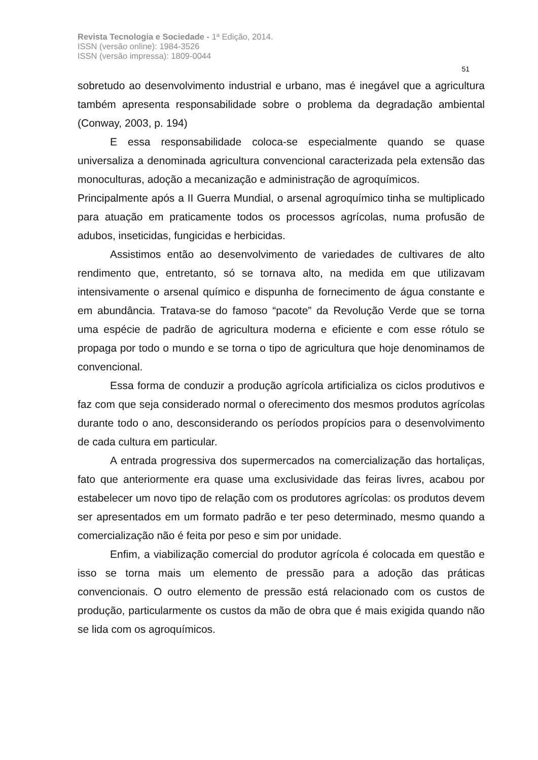Revista Tecnologia e Sociedade - 1ª Edição, 2014.
ISSN (versão online): 1984-3526
ISSN (versão impressa): 1809-0044
51
sobretudo ao desenvolvimento industrial e urbano, mas é inegável que a agricultura também apresenta responsabilidade sobre o problema da degradação ambiental (Conway, 2003, p. 194)
E essa responsabilidade coloca-se especialmente quando se quase universaliza a denominada agricultura convencional caracterizada pela extensão das monoculturas, adoção a mecanização e administração de agroquímicos.
Principalmente após a II Guerra Mundial, o arsenal agroquímico tinha se multiplicado para atuação em praticamente todos os processos agrícolas, numa profusão de adubos, inseticidas, fungicidas e herbicidas.
Assistimos então ao desenvolvimento de variedades de cultivares de alto rendimento que, entretanto, só se tornava alto, na medida em que utilizavam intensivamente o arsenal químico e dispunha de fornecimento de água constante e em abundância. Tratava-se do famoso “pacote” da Revolução Verde que se torna uma espécie de padrão de agricultura moderna e eficiente e com esse rótulo se propaga por todo o mundo e se torna o tipo de agricultura que hoje denominamos de convencional.
Essa forma de conduzir a produção agrícola artificializa os ciclos produtivos e faz com que seja considerado normal o oferecimento dos mesmos produtos agrícolas durante todo o ano, desconsiderando os períodos propícios para o desenvolvimento de cada cultura em particular.
A entrada progressiva dos supermercados na comercialização das hortaliças, fato que anteriormente era quase uma exclusividade das feiras livres, acabou por estabelecer um novo tipo de relação com os produtores agrícolas: os produtos devem ser apresentados em um formato padrão e ter peso determinado, mesmo quando a comercialização não é feita por peso e sim por unidade.
Enfim, a viabilização comercial do produtor agrícola é colocada em questão e isso se torna mais um elemento de pressão para a adoção das práticas convencionais. O outro elemento de pressão está relacionado com os custos de produção, particularmente os custos da mão de obra que é mais exigida quando não se lida com os agroquímicos.